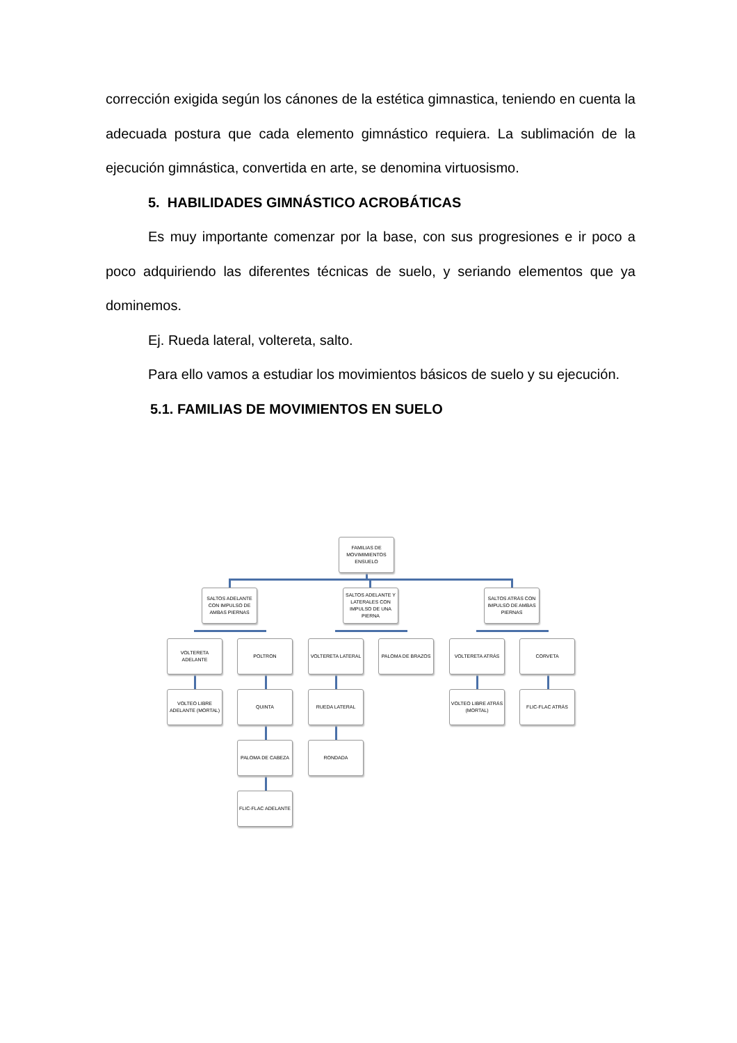corrección exigida según los cánones de la estética gimnastica, teniendo en cuenta la adecuada postura que cada elemento gimnástico requiera. La sublimación de la ejecución gimnástica, convertida en arte, se denomina virtuosismo.
5. HABILIDADES GIMNÁSTICO ACROBÁTICAS
Es muy importante comenzar por la base, con sus progresiones e ir poco a poco adquiriendo las diferentes técnicas de suelo, y seriando elementos que ya dominemos.
Ej. Rueda lateral, voltereta, salto.
Para ello vamos a estudiar los movimientos básicos de suelo y su ejecución.
5.1. FAMILIAS DE MOVIMIENTOS EN SUELO
FAMILIAS DE MOVIMIMIENTOS ENSUELO
SALTOS ADELANTE CON IMPULSO DE AMBAS PIERNAS
SALTOS ADELANTE Y LATERALES CON IMPULSO DE UNA PIERNA
SALTOS ATRÁS CON IMPULSO DE AMBAS PIERNAS
VOLTERETA ADELANTE POLTRON VOLTERETA LATERAL PALOMA DE BRAZOS VOLTERETA ATRÁS CORVETA
VOLTEO LIBRE ADELANTE (MORTAL)
QUINTA RUEDA LATERAL
VOLTEO LIBRE ATRÁS (MORTAL)
FLIC-FLAC ATRÁS
PALOMA DE CABEZA RONDADA
FLIC-FLAC ADELANTE